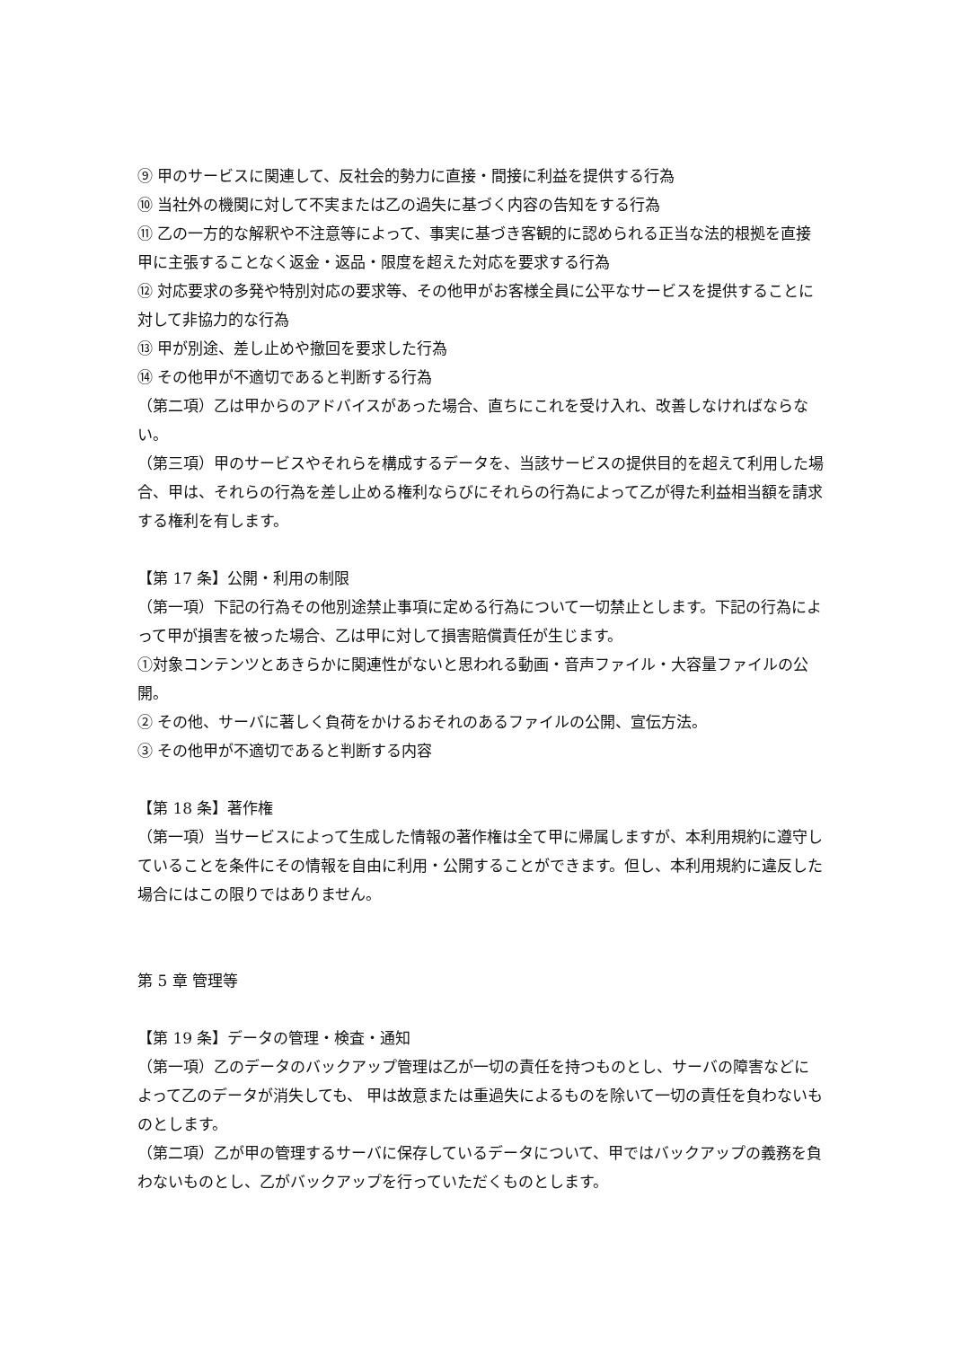⑨ 甲のサービスに関連して、反社会的勢力に直接・間接に利益を提供する行為
⑩ 当社外の機関に対して不実または乙の過失に基づく内容の告知をする行為
⑪ 乙の一方的な解釈や不注意等によって、事実に基づき客観的に認められる正当な法的根拠を直接甲に主張することなく返金・返品・限度を超えた対応を要求する行為
⑫ 対応要求の多発や特別対応の要求等、その他甲がお客様全員に公平なサービスを提供することに対して非協力的な行為
⑬ 甲が別途、差し止めや撤回を要求した行為
⑭ その他甲が不適切であると判断する行為
（第二項）乙は甲からのアドバイスがあった場合、直ちにこれを受け入れ、改善しなければならない。
（第三項）甲のサービスやそれらを構成するデータを、当該サービスの提供目的を超えて利用した場合、甲は、それらの行為を差し止める権利ならびにそれらの行為によって乙が得た利益相当額を請求する権利を有します。
【第 17 条】公開・利用の制限
（第一項）下記の行為その他別途禁止事項に定める行為について一切禁止とします。下記の行為によって甲が損害を被った場合、乙は甲に対して損害賠償責任が生じます。
①対象コンテンツとあきらかに関連性がないと思われる動画・音声ファイル・大容量ファイルの公開。
② その他、サーバに著しく負荷をかけるおそれのあるファイルの公開、宣伝方法。
③ その他甲が不適切であると判断する内容
【第 18 条】著作権
（第一項）当サービスによって生成した情報の著作権は全て甲に帰属しますが、本利用規約に遵守していることを条件にその情報を自由に利用・公開することができます。但し、本利用規約に違反した場合にはこの限りではありません。
第 5 章 管理等
【第 19 条】データの管理・検査・通知
（第一項）乙のデータのバックアップ管理は乙が一切の責任を持つものとし、サーバの障害などによって乙のデータが消失しても、 甲は故意または重過失によるものを除いて一切の責任を負わないものとします。
（第二項）乙が甲の管理するサーバに保存しているデータについて、甲ではバックアップの義務を負わないものとし、乙がバックアップを行っていただくものとします。